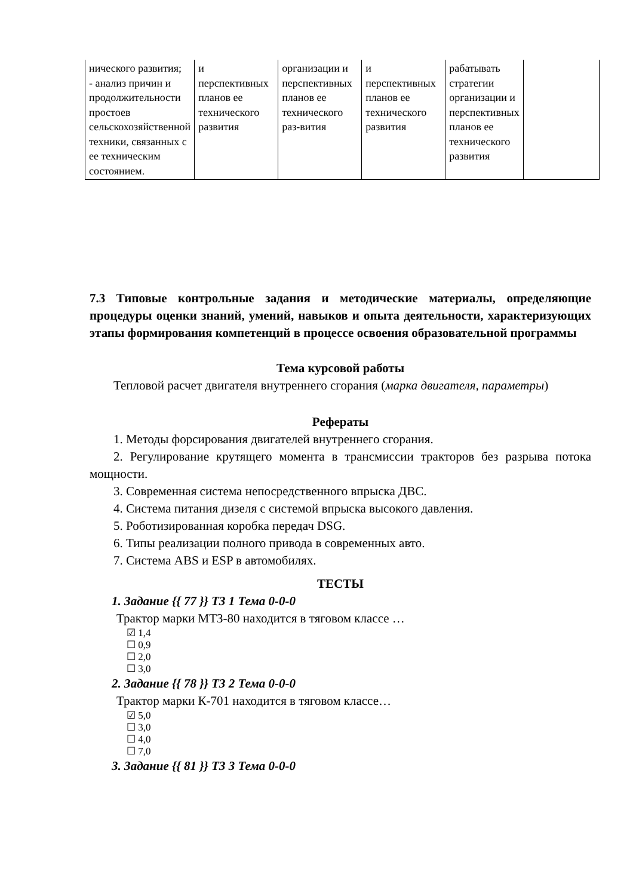| нического развития; - анализ причин и продолжительности простоев сельскохозяйственной техники, связанных с ее техническим состоянием. | и перспективных планов ее технического развития | организации и перспективных планов ее технического раз-вития | и перспективных планов ее технического развития | рабатывать стратегии организации и перспективных планов ее технического развития | |
7.3 Типовые контрольные задания и методические материалы, определяющие процедуры оценки знаний, умений, навыков и опыта деятельности, характеризующих этапы формирования компетенций в процессе освоения образовательной программы
Тема курсовой работы
Тепловой расчет двигателя внутреннего сгорания (марка двигателя, параметры)
Рефераты
1. Методы форсирования двигателей внутреннего сгорания.
2. Регулирование крутящего момента в трансмиссии тракторов без разрыва потока мощности.
3. Современная система непосредственного впрыска ДВС.
4. Система питания дизеля с системой впрыска высокого давления.
5. Роботизированная коробка передач DSG.
6. Типы реализации полного привода в современных авто.
7. Система ABS и ESP в автомобилях.
ТЕСТЫ
1. Задание {{ 77 }} ТЗ 1 Тема 0-0-0
Трактор марки МТЗ-80 находится в тяговом классе …
☑ 1,4
☐ 0,9
☐ 2,0
☐ 3,0
2. Задание {{ 78 }} ТЗ 2 Тема 0-0-0
Трактор марки К-701 находится в тяговом классе…
☑ 5,0
☐ 3,0
☐ 4,0
☐ 7,0
3. Задание {{ 81 }} ТЗ 3 Тема 0-0-0